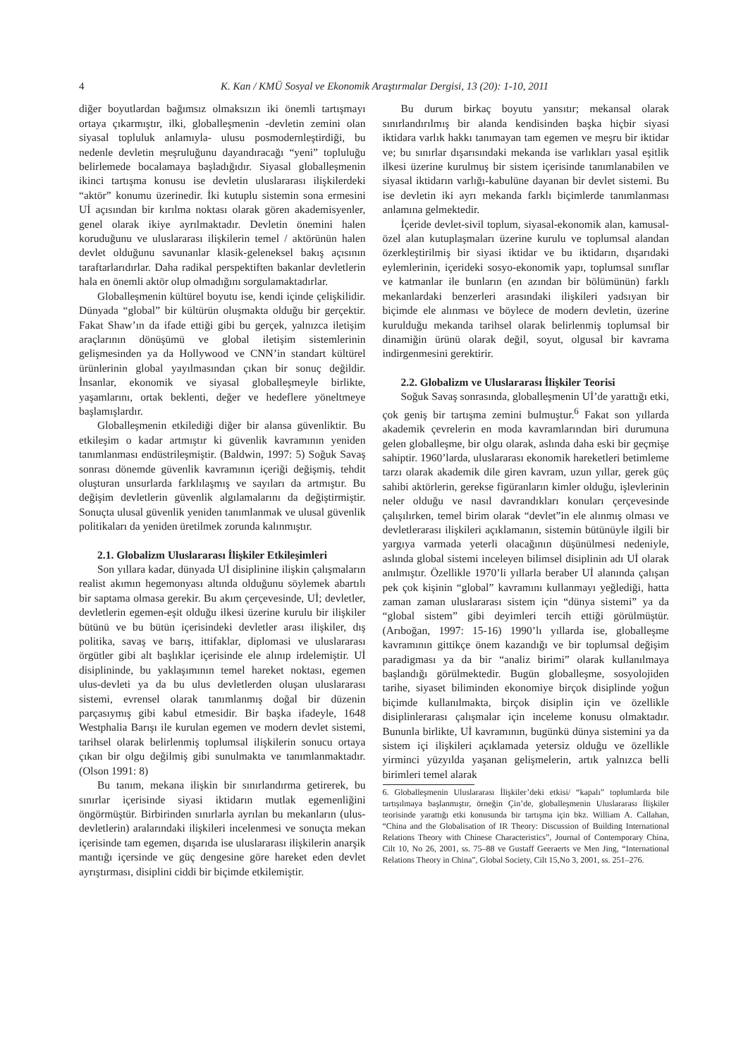4 K. Kan / KMÜ Sosyal ve Ekonomik Araştırmalar Dergisi, 13 (20): 1-10, 2011
diğer boyutlardan bağımsız olmaksızın iki önemli tartışmayı ortaya çıkarmıştır, ilki, globalleşmenin -devletin zemini olan siyasal topluluk anlamıyla- ulusu posmodernleştirdiği, bu nedenle devletin meşruluğunu dayandıracağı “yeni” topluluğu belirlemede bocalamaya başladığıdır. Siyasal globalleşmenin ikinci tartışma konusu ise devletin uluslararası ilişkilerdeki “aktör” konumu üzerinedir. İki kutuplu sistemin sona ermesini Uİ açısından bir kırılma noktası olarak gören akademisyenler, genel olarak ikiye ayrılmaktadır. Devletin önemini halen koruduğunu ve uluslararası ilişkilerin temel / aktörünün halen devlet olduğunu savunanlar klasik-geleneksel bakış açısının taraftarlarıdırlar. Daha radikal perspektiften bakanlar devletlerin hala en önemli aktör olup olmadığını sorgulamaktadırlar.
Globalleşmenin kültürel boyutu ise, kendi içinde çelişkilidir. Dünyada “global” bir kültürün oluşmakta olduğu bir gerçektir. Fakat Shaw’ın da ifade ettiği gibi bu gerçek, yalnızca iletişim araçlarının dönüşümü ve global iletişim sistemlerinin gelişmesinden ya da Hollywood ve CNN’in standart kültürel ürünlerinin global yayılmasından çıkan bir sonuç değildir. İnsanlar, ekonomik ve siyasal globalleşmeyle birlikte, yaşamlarını, ortak beklenti, değer ve hedeflere yöneltmeye başlamışlardır.
Globalleşmenin etkilediği diğer bir alansa güvenliktir. Bu etkileşim o kadar artmıştır ki güvenlik kavramının yeniden tanımlanması endüstrileşmiştir. (Baldwin, 1997: 5) Soğuk Savaş sonrası dönemde güvenlik kavramının içeriği değişmiş, tehdit oluşturan unsurlarda farklılaşmış ve sayıları da artmıştır. Bu değişim devletlerin güvenlik algılamalarını da değiştirmiştir. Sonuçta ulusal güvenlik yeniden tanımlanmak ve ulusal güvenlik politikaları da yeniden üretilmek zorunda kalınmıştır.
2.1. Globalizm Uluslararası İlişkiler Etkileşimleri
Son yıllara kadar, dünyada Uİ disiplinine ilişkin çalışmaların realist akımın hegemonyası altında olduğunu söylemek abartılı bir saptama olmasa gerekir. Bu akım çerçevesinde, Uİ; devletler, devletlerin egemen-eşit olduğu ilkesi üzerine kurulu bir ilişkiler bütünü ve bu bütün içerisindeki devletler arası ilişkiler, dış politika, savaş ve barış, ittifaklar, diplomasi ve uluslararası örgütler gibi alt başlıklar içerisinde ele alınıp irdelemiştir. Uİ disiplininde, bu yaklaşımının temel hareket noktası, egemen ulus-devleti ya da bu ulus devletlerden oluşan uluslararası sistemi, evrensel olarak tanımlanmış doğal bir düzenin parçasıymış gibi kabul etmesidir. Bir başka ifadeyle, 1648 Westphalia Barışı ile kurulan egemen ve modern devlet sistemi, tarihsel olarak belirlenmiş toplumsal ilişkilerin sonucu ortaya çıkan bir olgu değilmiş gibi sunulmakta ve tanımlanmaktadır. (Olson 1991: 8)
Bu tanım, mekana ilişkin bir sınırlandırma getirerek, bu sınırlar içerisinde siyasi iktidarın mutlak egemenliğini öngörmüştür. Birbirinden sınırlarla ayrılan bu mekanların (ulus-devletlerin) aralarındaki ilişkileri incelenmesi ve sonuçta mekan içerisinde tam egemen, dışarıda ise uluslararası ilişkilerin anarşik mantığı içersinde ve güç dengesine göre hareket eden devlet ayrıştırması, disiplini ciddi bir biçimde etkilemiştir.
Bu durum birkaç boyutu yansıtır; mekansal olarak sınırlandırılmış bir alanda kendisinden başka hiçbir siyasi iktidara varlık hakkı tanımayan tam egemen ve meşru bir iktidar ve; bu sınırlar dışarısındaki mekanda ise varlıkları yasal eşitlik ilkesi üzerine kurulmuş bir sistem içerisinde tanımlanabilen ve siyasal iktidarın varlığı-kabulüne dayanan bir devlet sistemi. Bu ise devletin iki ayrı mekanda farklı biçimlerde tanımlanması anlamına gelmektedir.
İçeride devlet-sivil toplum, siyasal-ekonomik alan, kamusal-özel alan kutuplaşmaları üzerine kurulu ve toplumsal alandan özerkleştirilmiş bir siyasi iktidar ve bu iktidarın, dışarıdaki eylemlerinin, içerideki sosyo-ekonomik yapı, toplumsal sınıflar ve katmanlar ile bunların (en azından bir bölümünün) farklı mekanlardaki benzerleri arasındaki ilişkileri yadsıyan bir biçimde ele alınması ve böylece de modern devletin, üzerine kurulduğu mekanda tarihsel olarak belirlenmiş toplumsal bir dinamiğin ürünü olarak değil, soyut, olgusal bir kavrama indirgenmesini gerektirir.
2.2. Globalizm ve Uluslararası İlişkiler Teorisi
Soğuk Savaş sonrasında, globalleşmenin Uİ’de yarattığı etki, çok geniş bir tartışma zemini bulmuştur.<sup>6</sup> Fakat son yıllarda akademik çevrelerin en moda kavramlarından biri durumuna gelen globalleşme, bir olgu olarak, aslında daha eski bir geçmişe sahiptir. 1960’larda, uluslararası ekonomik hareketleri betimleme tarzı olarak akademik dile giren kavram, uzun yıllar, gerek güç sahibi aktörlerin, gerekse figüranların kimler olduğu, işlevlerinin neler olduğu ve nasıl davrandıkları konuları çerçevesinde çalışılırken, temel birim olarak “devlet”in ele alınmış olması ve devletlerarası ilişkileri açıklamanın, sistemin bütünüyle ilgili bir yargıya varmada yeterli olacağının düşünülmesi nedeniyle, aslında global sistemi inceleyen bilimsel disiplinin adı Uİ olarak anılmıştır. Özellikle 1970’li yıllarla beraber Uİ alanında çalışan pek çok kişinin “global” kavramını kullanmayı yeğlediği, hatta zaman zaman uluslararası sistem için “dünya sistemi” ya da “global sistem” gibi deyimleri tercih ettiği görülmüştür. (Arıboğan, 1997: 15-16) 1990’lı yıllarda ise, globalleşme kavramının gittikçe önem kazandığı ve bir toplumsal değişim paradigması ya da bir “analiz birimi” olarak kullanılmaya başlandığı görülmektedir. Bugün globalleşme, sosyolojiden tarihe, siyaset biliminden ekonomiye birçok disiplinde yoğun biçimde kullanılmakta, birçok disiplin için ve özellikle disiplinlerarası çalışmalar için inceleme konusu olmaktadır. Bununla birlikte, Uİ kavramının, bugünkü dünya sistemini ya da sistem içi ilişkileri açıklamada yetersiz olduğu ve özellikle yirminci yüzyılda yaşanan gelişmelerin, artık yalnızca belli birimleri temel alarak
6. Globalleşmenin Uluslararası İlişkiler’deki etkisi/ “kapalı” toplumlarda bile tartışılmaya başlanmıştır, örneğin Çin’de, globalleşmenin Uluslararası İlişkiler teorisinde yarattığı etki konusunda bir tartışma için bkz. William A. Callahan, “China and the Globalisation of IR Theory: Discussion of Building International Relations Theory with Chinese Characteristics”, Journal of Contemporary China, Cilt 10, No 26, 2001, ss. 75–88 ve Gustaff Geeraerts ve Men Jing, “International Relations Theory in China”, Global Society, Cilt 15,No 3, 2001, ss. 251–276.